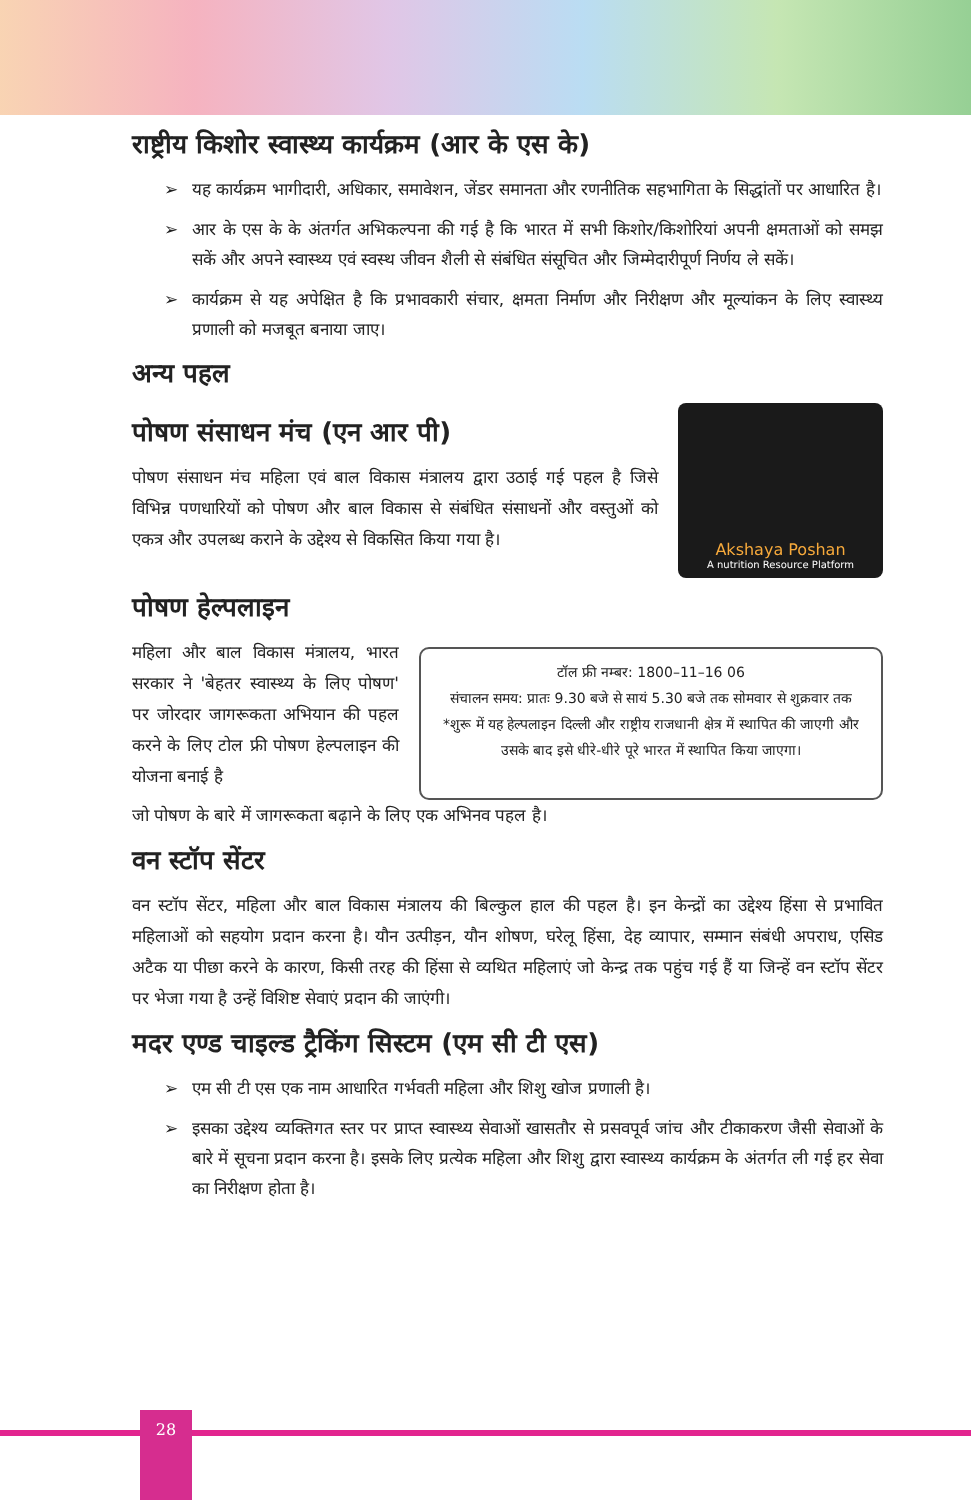राष्ट्रीय किशोर स्वास्थ्य कार्यक्रम (आर के एस के)
➢ यह कार्यक्रम भागीदारी, अधिकार, समावेशन, जेंडर समानता और रणनीतिक सहभागिता के सिद्धांतों पर आधारित है।
➢ आर के एस के के अंतर्गत अभिकल्पना की गई है कि भारत में सभी किशोर/किशोरियां अपनी क्षमताओं को समझ सकें और अपने स्वास्थ्य एवं स्वस्थ जीवन शैली से संबंधित संसूचित और जिम्मेदारीपूर्ण निर्णय ले सकें।
➢ कार्यक्रम से यह अपेक्षित है कि प्रभावकारी संचार, क्षमता निर्माण और निरीक्षण और मूल्यांकन के लिए स्वास्थ्य प्रणाली को मजबूत बनाया जाए।
अन्य पहल
पोषण संसाधन मंच (एन आर पी)
पोषण संसाधन मंच महिला एवं बाल विकास मंत्रालय द्वारा उठाई गई पहल है जिसे विभिन्न पणधारियों को पोषण और बाल विकास से संबंधित संसाधनों और वस्तुओं को एकत्र और उपलब्ध कराने के उद्देश्य से विकसित किया गया है।
Akshaya Poshan
A nutrition Resource Platform
पोषण हेल्पलाइन
महिला और बाल विकास मंत्रालय, भारत सरकार ने 'बेहतर स्वास्थ्य के लिए पोषण' पर जोरदार जागरूकता अभियान की पहल करने के लिए टोल फ्री पोषण हेल्पलाइन की योजना बनाई है
टॉल फ्री नम्बर: 1800–11–16 06
संचालन समय: प्रातः 9.30 बजे से सायं 5.30 बजे तक सोमवार से शुक्रवार तक
*शुरू में यह हेल्पलाइन दिल्ली और राष्ट्रीय राजधानी क्षेत्र में स्थापित की जाएगी और उसके बाद इसे धीरे-धीरे पूरे भारत में स्थापित किया जाएगा।
जो पोषण के बारे में जागरूकता बढ़ाने के लिए एक अभिनव पहल है।
वन स्टॉप सेंटर
वन स्टॉप सेंटर, महिला और बाल विकास मंत्रालय की बिल्कुल हाल की पहल है। इन केन्द्रों का उद्देश्य हिंसा से प्रभावित महिलाओं को सहयोग प्रदान करना है। यौन उत्पीड़न, यौन शोषण, घरेलू हिंसा, देह व्यापार, सम्मान संबंधी अपराध, एसिड अटैक या पीछा करने के कारण, किसी तरह की हिंसा से व्यथित महिलाएं जो केन्द्र तक पहुंच गई हैं या जिन्हें वन स्टॉप सेंटर पर भेजा गया है उन्हें विशिष्ट सेवाएं प्रदान की जाएंगी।
मदर एण्ड चाइल्ड ट्रैकिंग सिस्टम (एम सी टी एस)
➢ एम सी टी एस एक नाम आधारित गर्भवती महिला और शिशु खोज प्रणाली है।
➢ इसका उद्देश्य व्यक्तिगत स्तर पर प्राप्त स्वास्थ्य सेवाओं खासतौर से प्रसवपूर्व जांच और टीकाकरण जैसी सेवाओं के बारे में सूचना प्रदान करना है। इसके लिए प्रत्येक महिला और शिशु द्वारा स्वास्थ्य कार्यक्रम के अंतर्गत ली गई हर सेवा का निरीक्षण होता है।
28